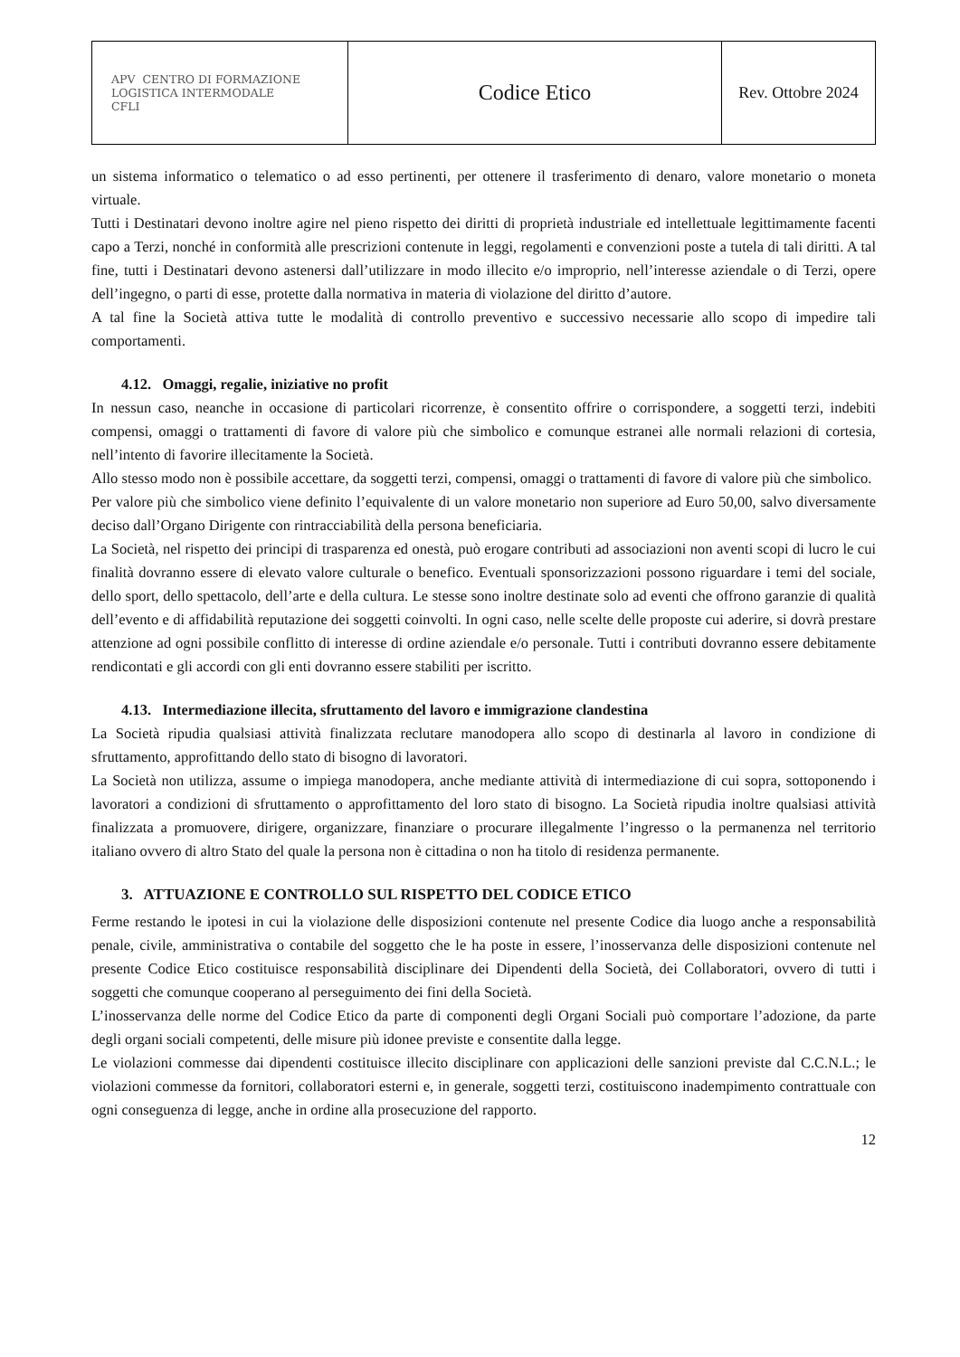| APV CENTRO DI FORMAZIONE LOGISTICA INTERMODALE CFLI | Codice Etico | Rev. Ottobre 2024 |
un sistema informatico o telematico o ad esso pertinenti, per ottenere il trasferimento di denaro, valore monetario o moneta virtuale.
Tutti i Destinatari devono inoltre agire nel pieno rispetto dei diritti di proprietà industriale ed intellettuale legittimamente facenti capo a Terzi, nonché in conformità alle prescrizioni contenute in leggi, regolamenti e convenzioni poste a tutela di tali diritti. A tal fine, tutti i Destinatari devono astenersi dall’utilizzare in modo illecito e/o improprio, nell’interesse aziendale o di Terzi, opere dell’ingegno, o parti di esse, protette dalla normativa in materia di violazione del diritto d’autore.
A tal fine la Società attiva tutte le modalità di controllo preventivo e successivo necessarie allo scopo di impedire tali comportamenti.
4.12. Omaggi, regalie, iniziative no profit
In nessun caso, neanche in occasione di particolari ricorrenze, è consentito offrire o corrispondere, a soggetti terzi, indebiti compensi, omaggi o trattamenti di favore di valore più che simbolico e comunque estranei alle normali relazioni di cortesia, nell’intento di favorire illecitamente la Società.
Allo stesso modo non è possibile accettare, da soggetti terzi, compensi, omaggi o trattamenti di favore di valore più che simbolico.
Per valore più che simbolico viene definito l’equivalente di un valore monetario non superiore ad Euro 50,00, salvo diversamente deciso dall’Organo Dirigente con rintracciabilità della persona beneficiaria.
La Società, nel rispetto dei principi di trasparenza ed onestà, può erogare contributi ad associazioni non aventi scopi di lucro le cui finalità dovranno essere di elevato valore culturale o benefico. Eventuali sponsorizzazioni possono riguardare i temi del sociale, dello sport, dello spettacolo, dell’arte e della cultura. Le stesse sono inoltre destinate solo ad eventi che offrono garanzie di qualità dell’evento e di affidabilità reputazione dei soggetti coinvolti. In ogni caso, nelle scelte delle proposte cui aderire, si dovrà prestare attenzione ad ogni possibile conflitto di interesse di ordine aziendale e/o personale. Tutti i contributi dovranno essere debitamente rendicontati e gli accordi con gli enti dovranno essere stabiliti per iscritto.
4.13. Intermediazione illecita, sfruttamento del lavoro e immigrazione clandestina
La Società ripudia qualsiasi attività finalizzata reclutare manodopera allo scopo di destinarla al lavoro in condizione di sfruttamento, approfittando dello stato di bisogno di lavoratori.
La Società non utilizza, assume o impiega manodopera, anche mediante attività di intermediazione di cui sopra, sottoponendo i lavoratori a condizioni di sfruttamento o approfittamento del loro stato di bisogno. La Società ripudia inoltre qualsiasi attività finalizzata a promuovere, dirigere, organizzare, finanziare o procurare illegalmente l’ingresso o la permanenza nel territorio italiano ovvero di altro Stato del quale la persona non è cittadina o non ha titolo di residenza permanente.
3. ATTUAZIONE E CONTROLLO SUL RISPETTO DEL CODICE ETICO
Ferme restando le ipotesi in cui la violazione delle disposizioni contenute nel presente Codice dia luogo anche a responsabilità penale, civile, amministrativa o contabile del soggetto che le ha poste in essere, l’inosservanza delle disposizioni contenute nel presente Codice Etico costituisce responsabilità disciplinare dei Dipendenti della Società, dei Collaboratori, ovvero di tutti i soggetti che comunque cooperano al perseguimento dei fini della Società.
L’inosservanza delle norme del Codice Etico da parte di componenti degli Organi Sociali può comportare l’adozione, da parte degli organi sociali competenti, delle misure più idonee previste e consentite dalla legge.
Le violazioni commesse dai dipendenti costituisce illecito disciplinare con applicazioni delle sanzioni previste dal C.C.N.L.; le violazioni commesse da fornitori, collaboratori esterni e, in generale, soggetti terzi, costituiscono inadempimento contrattuale con ogni conseguenza di legge, anche in ordine alla prosecuzione del rapporto.
12